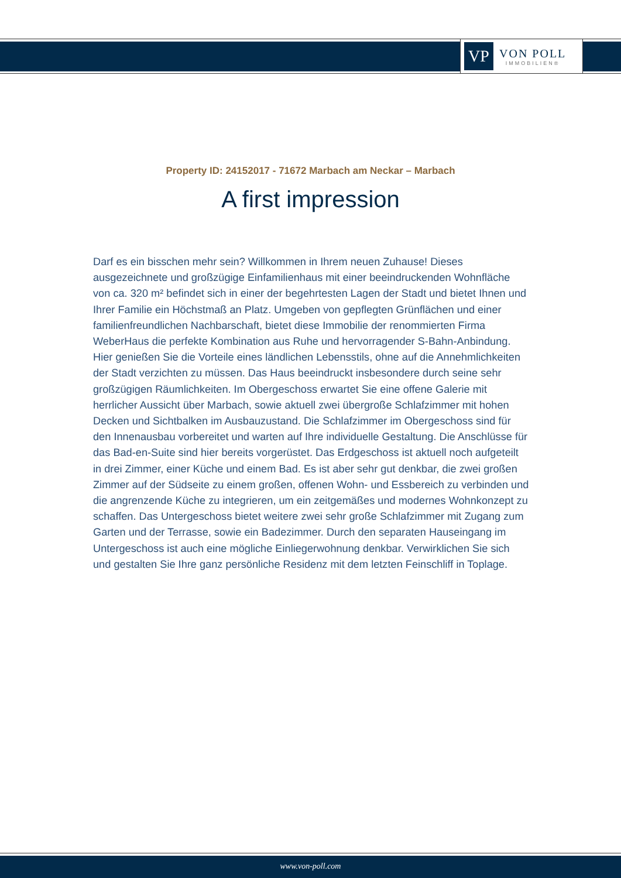VP
VON POLL
IMMOBILIEN®
Property ID: 24152017 - 71672 Marbach am Neckar – Marbach
A first impression
Darf es ein bisschen mehr sein? Willkommen in Ihrem neuen Zuhause! Dieses ausgezeichnete und großzügige Einfamilienhaus mit einer beeindruckenden Wohnfläche von ca. 320 m² befindet sich in einer der begehrtesten Lagen der Stadt und bietet Ihnen und Ihrer Familie ein Höchstmaß an Platz. Umgeben von gepflegten Grünflächen und einer familienfreundlichen Nachbarschaft, bietet diese Immobilie der renommierten Firma WeberHaus die perfekte Kombination aus Ruhe und hervorragender S-Bahn-Anbindung. Hier genießen Sie die Vorteile eines ländlichen Lebensstils, ohne auf die Annehmlichkeiten der Stadt verzichten zu müssen. Das Haus beeindruckt insbesondere durch seine sehr großzügigen Räumlichkeiten. Im Obergeschoss erwartet Sie eine offene Galerie mit herrlicher Aussicht über Marbach, sowie aktuell zwei übergroße Schlafzimmer mit hohen Decken und Sichtbalken im Ausbauzustand. Die Schlafzimmer im Obergeschoss sind für den Innenausbau vorbereitet und warten auf Ihre individuelle Gestaltung. Die Anschlüsse für das Bad-en-Suite sind hier bereits vorgerüstet. Das Erdgeschoss ist aktuell noch aufgeteilt in drei Zimmer, einer Küche und einem Bad. Es ist aber sehr gut denkbar, die zwei großen Zimmer auf der Südseite zu einem großen, offenen Wohn- und Essbereich zu verbinden und die angrenzende Küche zu integrieren, um ein zeitgemäßes und modernes Wohnkonzept zu schaffen. Das Untergeschoss bietet weitere zwei sehr große Schlafzimmer mit Zugang zum Garten und der Terrasse, sowie ein Badezimmer. Durch den separaten Hauseingang im Untergeschoss ist auch eine mögliche Einliegerwohnung denkbar. Verwirklichen Sie sich und gestalten Sie Ihre ganz persönliche Residenz mit dem letzten Feinschliff in Toplage.
www.von-poll.com